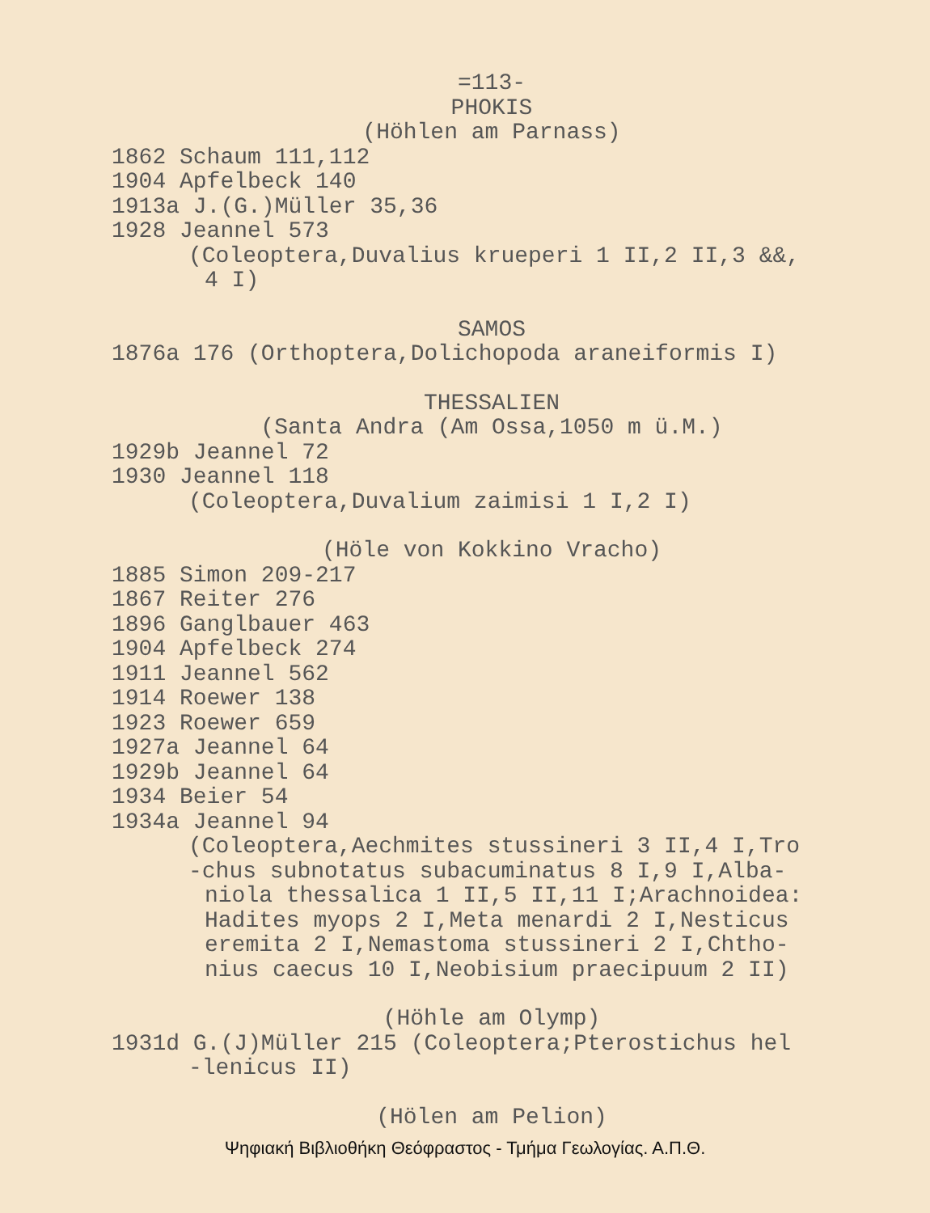=113-
PHOKIS
(Höhlen am Parnass)
1862 Schaum 111,112
1904 Apfelbeck 140
1913a J.(G.)Müller 35,36
1928 Jeannel 573
(Coleoptera,Duvalius krueperi 1 II,2 II,3 &&,
4 I)
SAMOS
1876a 176 (Orthoptera,Dolichopoda araneiformis I)
THESSALIEN
(Santa Andra (Am Ossa,1050 m ü.M.)
1929b Jeannel 72
1930 Jeannel 118
(Coleoptera,Duvalium zaimisi 1 I,2 I)
(Höle von Kokkino Vracho)
1885 Simon 209-217
1867 Reiter 276
1896 Ganglbauer 463
1904 Apfelbeck 274
1911 Jeannel 562
1914 Roewer 138
1923 Roewer 659
1927a Jeannel 64
1929b Jeannel 64
1934 Beier 54
1934a Jeannel 94
(Coleoptera,Aechmites stussineri 3 II,4 I,Tro
-chus subnotatus subacuminatus 8 I,9 I,Alba-
niola thessalica 1 II,5 II,11 I;Arachnoidea:
Hadites myops 2 I,Meta menardi 2 I,Nesticus
eremita 2 I,Nemastoma stussineri 2 I,Chtho-
nius caecus 10 I,Neobisium praecipuum 2 II)
(Höhle am Olymp)
1931d G.(J)Müller 215 (Coleoptera;Pterostichus hel
-lenicus II)
(Hölen am Pelion)
Ψηφιακή Βιβλιοθήκη Θεόφραστος - Τμήμα Γεωλογίας. Α.Π.Θ.